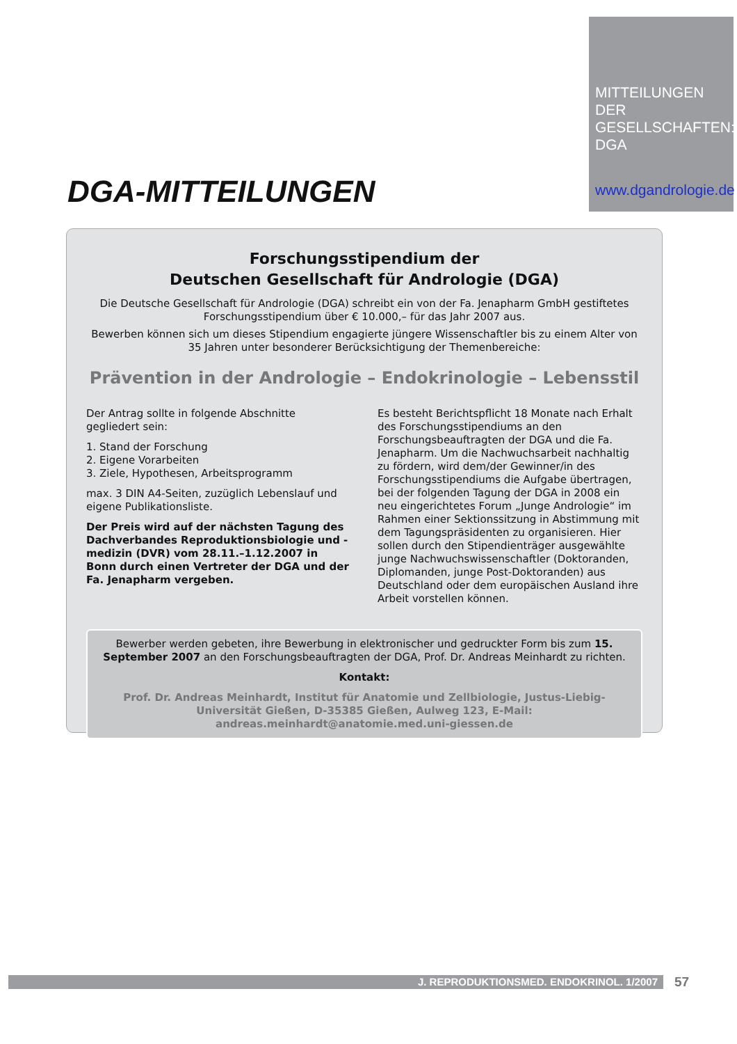MITTEILUNGEN
DER
GESELLSCHAFTEN:
DGA
www.dgandrologie.de
DGA-MITTEILUNGEN
Forschungsstipendium der
Deutschen Gesellschaft für Andrologie (DGA)
Die Deutsche Gesellschaft für Andrologie (DGA) schreibt ein von der Fa. Jenapharm GmbH gestiftetes Forschungsstipendium über € 10.000,– für das Jahr 2007 aus.
Bewerben können sich um dieses Stipendium engagierte jüngere Wissenschaftler bis zu einem Alter von 35 Jahren unter besonderer Berücksichtigung der Themenbereiche:
Prävention in der Andrologie – Endokrinologie – Lebensstil
Der Antrag sollte in folgende Abschnitte gegliedert sein:
1. Stand der Forschung
2. Eigene Vorarbeiten
3. Ziele, Hypothesen, Arbeitsprogramm
max. 3 DIN A4-Seiten, zuzüglich Lebenslauf und eigene Publikationsliste.
Der Preis wird auf der nächsten Tagung des Dachverbandes Reproduktionsbiologie und -medizin (DVR) vom 28.11.–1.12.2007 in Bonn durch einen Vertreter der DGA und der Fa. Jenapharm vergeben.
Es besteht Berichtspflicht 18 Monate nach Erhalt des Forschungsstipendiums an den Forschungsbeauftragten der DGA und die Fa. Jenapharm. Um die Nachwuchsarbeit nachhaltig zu fördern, wird dem/der Gewinner/in des Forschungsstipendiums die Aufgabe übertragen, bei der folgenden Tagung der DGA in 2008 ein neu eingerichtetes Forum „Junge Andrologie“ im Rahmen einer Sektionssitzung in Abstimmung mit dem Tagungspräsidenten zu organisieren. Hier sollen durch den Stipendienträger ausgewählte junge Nachwuchswissenschaftler (Doktoranden, Diplomanden, junge Post-Doktoranden) aus Deutschland oder dem europäischen Ausland ihre Arbeit vorstellen können.
Bewerber werden gebeten, ihre Bewerbung in elektronischer und gedruckter Form bis zum 15. September 2007 an den Forschungsbeauftragten der DGA, Prof. Dr. Andreas Meinhardt zu richten.
Kontakt:
Prof. Dr. Andreas Meinhardt, Institut für Anatomie und Zellbiologie, Justus-Liebig-Universität Gießen, D-35385 Gießen, Aulweg 123, E-Mail: andreas.meinhardt@anatomie.med.uni-giessen.de
J. REPRODUKTIONSMED. ENDOKRINOL. 1/2007 57